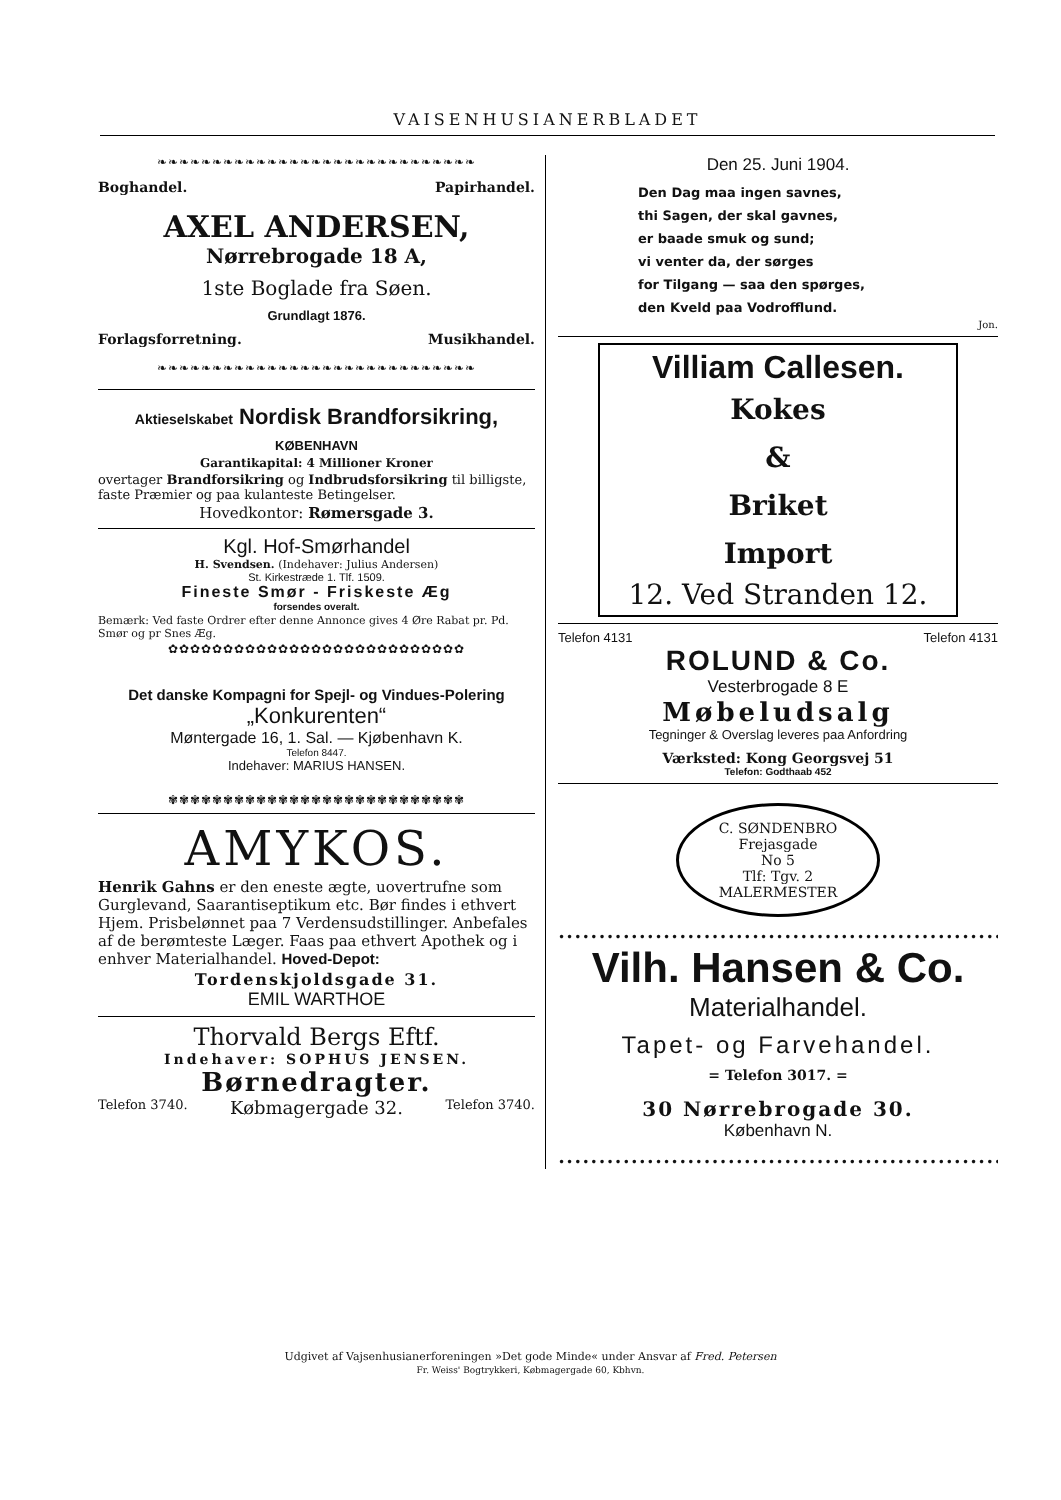VAISENHUSIANERBLADET
❧❧❧❧❧❧❧❧❧❧❧❧❧❧❧❧❧❧❧❧❧❧❧❧❧❧❧❧❧
Boghandel. Papirhandel.
AXEL ANDERSEN,
Nørrebrogade 18 A,
1ste Boglade fra Søen.
Grundlagt 1876.
Forlagsforretning. Musikhandel.
❧❧❧❧❧❧❧❧❧❧❧❧❧❧❧❧❧❧❧❧❧❧❧❧❧❧❧❧❧
Aktieselskabet Nordisk Brandforsikring, KØBENHAVN
Garantikapital: 4 Millioner Kroner
overtager Brandforsikring og Indbrudsforsikring til billigste, faste Præmier og paa kulanteste Betingelser.
Hovedkontor: Rømersgade 3.
Kgl. Hof-Smørhandel
H. Svendsen. (Indehaver: Julius Andersen)
St. Kirkestræde 1. Tlf. 1509.
Fineste Smør - Friskeste Æg
forsendes overalt.
Bemærk: Ved faste Ordrer efter denne Annonce gives 4 Øre Rabat pr. Pd. Smør og pr Snes Æg.
✿✿✿✿✿✿✿✿✿✿✿✿✿✿✿✿✿✿✿✿✿✿✿✿✿✿✿
Det danske Kompagni for Spejl- og Vindues-Polering
„Konkurenten“
Møntergade 16, 1. Sal. — Kjøbenhavn K.
Telefon 8447.
Indehaver: MARIUS HANSEN.
✾✾✾✾✾✾✾✾✾✾✾✾✾✾✾✾✾✾✾✾✾✾✾✾✾✾✾
AMYKOS.
Henrik Gahns er den eneste ægte, uovertrufne som Gurglevand, Saarantiseptikum etc. Bør findes i ethvert Hjem. Prisbelønnet paa 7 Verdensudstillinger. Anbefales af de berømteste Læger. Faas paa ethvert Apothek og i enhver Materialhandel. Hoved-Depot:
Tordenskjoldsgade 31.
EMIL WARTHOE
Thorvald Bergs Eftf.
Indehaver: SOPHUS JENSEN.
Børnedragter.
Telefon 3740. Købmagergade 32. Telefon 3740.
Den 25. Juni 1904.
Den Dag maa ingen savnes,
thi Sagen, der skal gavnes,
er baade smuk og sund;
vi venter da, der sørges
for Tilgang — saa den spørges,
den Kveld paa Vodrofflund.
Jon.
Villiam Callesen.
Kokes
&
Briket
Import
12. Ved Stranden 12.
Telefon 4131 Telefon 4131
ROLUND & Co.
Vesterbrogade 8 E
Møbeludsalg
Tegninger & Overslag leveres paa Anfordring
Værksted: Kong Georgsvej 51
Telefon: Godthaab 452
C. SØNDENBRO
Frejasgade
No 5
Tlf: Tgv. 2
MALERMESTER
••••••••••••••••••••••••••••••••••••••••••••••••••••••••••••••
Vilh. Hansen & Co.
Materialhandel.
Tapet- og Farvehandel.
= Telefon 3017. =
30 Nørrebrogade 30.
København N.
••••••••••••••••••••••••••••••••••••••••••••••••••••••••••••••
Udgivet af Vajsenhusianerforeningen »Det gode Minde« under Ansvar af Fred. Petersen
Fr. Weiss' Bogtrykkeri, Købmagergade 60, Kbhvn.